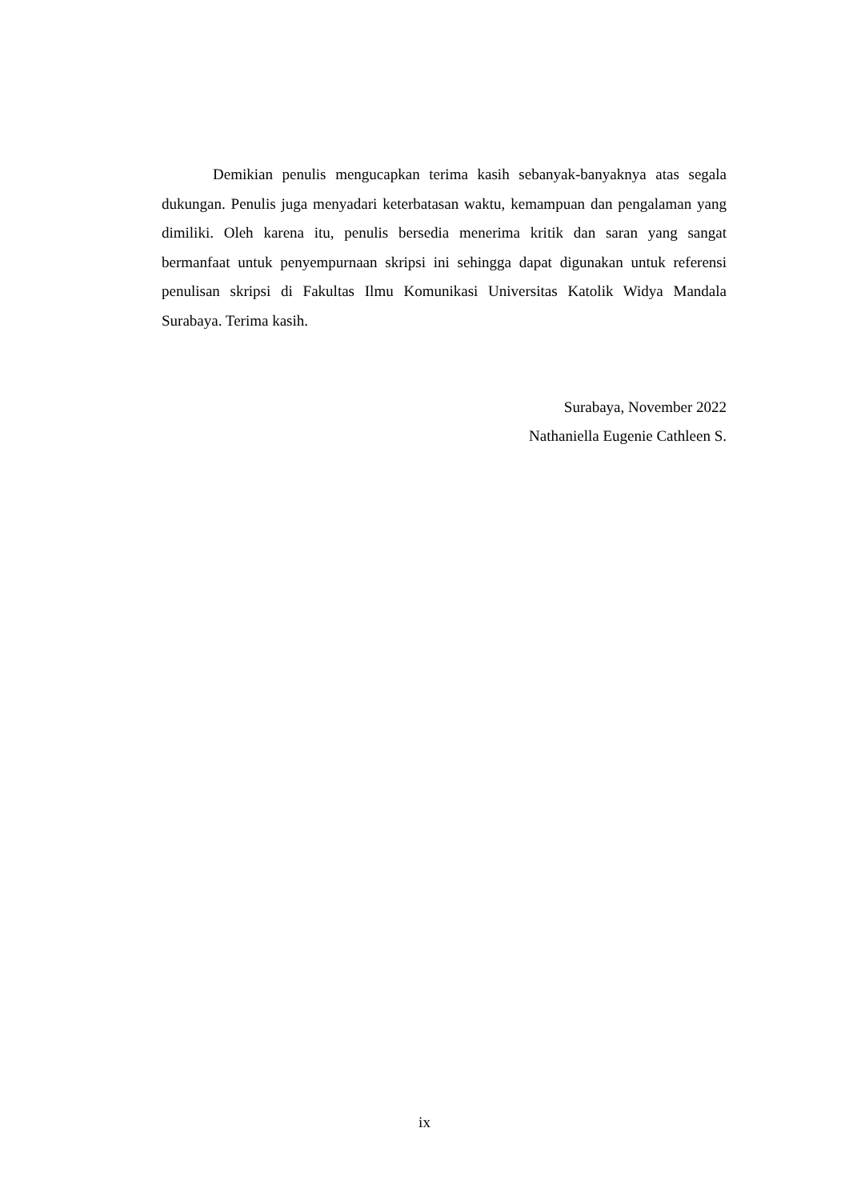Demikian penulis mengucapkan terima kasih sebanyak-banyaknya atas segala dukungan. Penulis juga menyadari keterbatasan waktu, kemampuan dan pengalaman yang dimiliki. Oleh karena itu, penulis bersedia menerima kritik dan saran yang sangat bermanfaat untuk penyempurnaan skripsi ini sehingga dapat digunakan untuk referensi penulisan skripsi di Fakultas Ilmu Komunikasi Universitas Katolik Widya Mandala Surabaya. Terima kasih.
Surabaya, November 2022
Nathaniella Eugenie Cathleen S.
ix